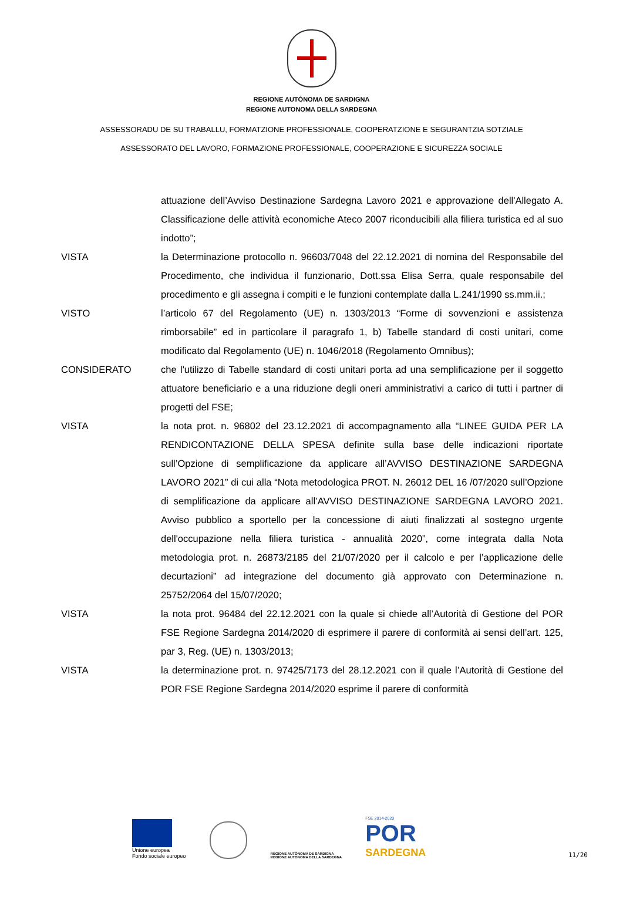REGIONE AUTÒNOMA DE SARDIGNA
REGIONE AUTONOMA DELLA SARDEGNA
ASSESSORADU DE SU TRABALLU, FORMATZIONE PROFESSIONALE, COOPERATZIONE E SEGURANTZIA SOTZIALE
ASSESSORATO DEL LAVORO, FORMAZIONE PROFESSIONALE, COOPERAZIONE E SICUREZZA SOCIALE
attuazione dell’Avviso Destinazione Sardegna Lavoro 2021 e approvazione dell'Allegato A. Classificazione delle attività economiche Ateco 2007 riconducibili alla filiera turistica ed al suo indotto”;
VISTA la Determinazione protocollo n. 96603/7048 del 22.12.2021 di nomina del Responsabile del Procedimento, che individua il funzionario, Dott.ssa Elisa Serra, quale responsabile del procedimento e gli assegna i compiti e le funzioni contemplate dalla L.241/1990 ss.mm.ii.;
VISTO l’articolo 67 del Regolamento (UE) n. 1303/2013 “Forme di sovvenzioni e assistenza rimborsabile” ed in particolare il paragrafo 1, b) Tabelle standard di costi unitari, come modificato dal Regolamento (UE) n. 1046/2018 (Regolamento Omnibus);
CONSIDERATO che l'utilizzo di Tabelle standard di costi unitari porta ad una semplificazione per il soggetto attuatore beneficiario e a una riduzione degli oneri amministrativi a carico di tutti i partner di progetti del FSE;
VISTA la nota prot. n. 96802 del 23.12.2021 di accompagnamento alla “LINEE GUIDA PER LA RENDICONTAZIONE DELLA SPESA definite sulla base delle indicazioni riportate sull’Opzione di semplificazione da applicare all’AVVISO DESTINAZIONE SARDEGNA LAVORO 2021” di cui alla “Nota metodologica PROT. N. 26012 DEL 16 /07/2020 sull’Opzione di semplificazione da applicare all’AVVISO DESTINAZIONE SARDEGNA LAVORO 2021. Avviso pubblico a sportello per la concessione di aiuti finalizzati al sostegno urgente dell'occupazione nella filiera turistica - annualità 2020”, come integrata dalla Nota metodologia prot. n. 26873/2185 del 21/07/2020 per il calcolo e per l’applicazione delle decurtazioni” ad integrazione del documento già approvato con Determinazione n. 25752/2064 del 15/07/2020;
VISTA la nota prot. 96484 del 22.12.2021 con la quale si chiede all’Autorità di Gestione del POR FSE Regione Sardegna 2014/2020 di esprimere il parere di conformità ai sensi dell’art. 125, par 3, Reg. (UE) n. 1303/2013;
VISTA la determinazione prot. n. 97425/7173 del 28.12.2021 con il quale l’Autorità di Gestione del POR FSE Regione Sardegna 2014/2020 esprime il parere di conformità
Unione europea
Fondo sociale europeo
REGIONE AUTÒNOMA DE SARDIGNA
REGIONE AUTONOMA DELLA SARDEGNA
FSE 2014-2020
POR
SARDEGNA
11/20